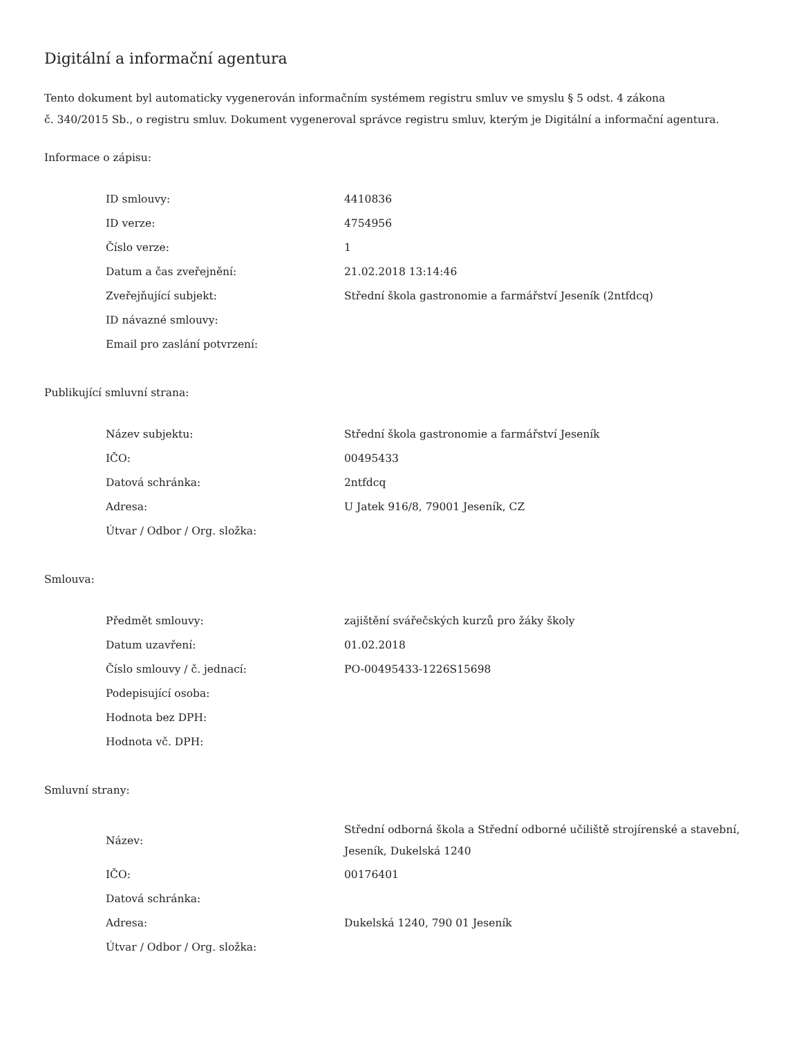Digitální a informační agentura
Tento dokument byl automaticky vygenerován informačním systémem registru smluv ve smyslu § 5 odst. 4 zákona
č. 340/2015 Sb., o registru smluv. Dokument vygeneroval správce registru smluv, kterým je Digitální a informační agentura.
Informace o zápisu:
| ID smlouvy: | 4410836 |
| ID verze: | 4754956 |
| Číslo verze: | 1 |
| Datum a čas zveřejnění: | 21.02.2018 13:14:46 |
| Zveřejňující subjekt: | Střední škola gastronomie a farmářství Jeseník (2ntfdcq) |
| ID návazné smlouvy: | |
| Email pro zaslání potvrzení: | |
Publikující smluvní strana:
| Název subjektu: | Střední škola gastronomie a farmářství Jeseník |
| IČO: | 00495433 |
| Datová schránka: | 2ntfdcq |
| Adresa: | U Jatek 916/8, 79001 Jeseník, CZ |
| Útvar / Odbor / Org. složka: | |
Smlouva:
| Předmět smlouvy: | zajištění svářečských kurzů pro žáky školy |
| Datum uzavření: | 01.02.2018 |
| Číslo smlouvy / č. jednací: | PO-00495433-1226S15698 |
| Podepisující osoba: | |
| Hodnota bez DPH: | |
| Hodnota vč. DPH: | |
Smluvní strany:
| Název: | Střední odborná škola a Střední odborné učiliště strojírenské a stavební, Jeseník, Dukelská 1240 |
| IČO: | 00176401 |
| Datová schránka: | |
| Adresa: | Dukelská 1240, 790 01 Jeseník |
| Útvar / Odbor / Org. složka: | |